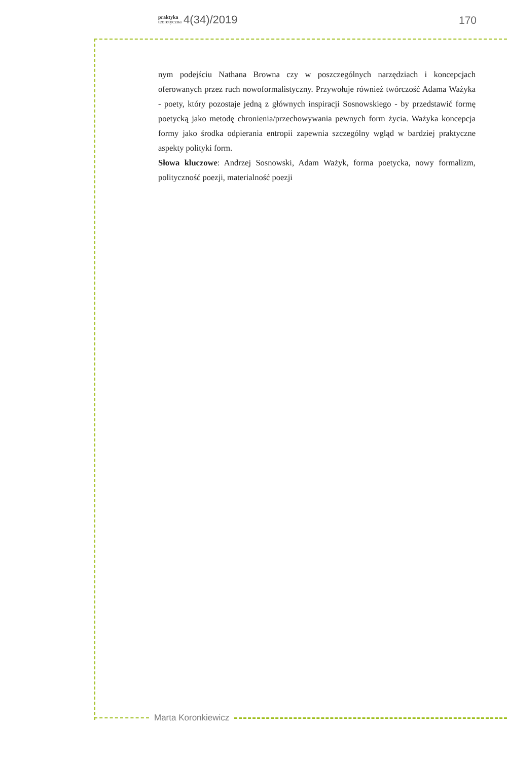praktyka
teoretyczna 4(34)/2019
170
nym podejściu Nathana Browna czy w poszczególnych narzędziach i koncepcjach oferowanych przez ruch nowoformalistyczny. Przywołuje również twórczość Adama Ważyka - poety, który pozostaje jedną z głównych inspiracji Sosnowskiego - by przedstawić formę poetycką jako metodę chronienia/przechowywania pewnych form życia. Ważyka koncepcja formy jako środka odpierania entropii zapewnia szczególny wgląd w bardziej praktyczne aspekty polityki form.
Słowa kluczowe: Andrzej Sosnowski, Adam Ważyk, forma poetycka, nowy formalizm, polityczność poezji, materialność poezji
Marta Koronkiewicz